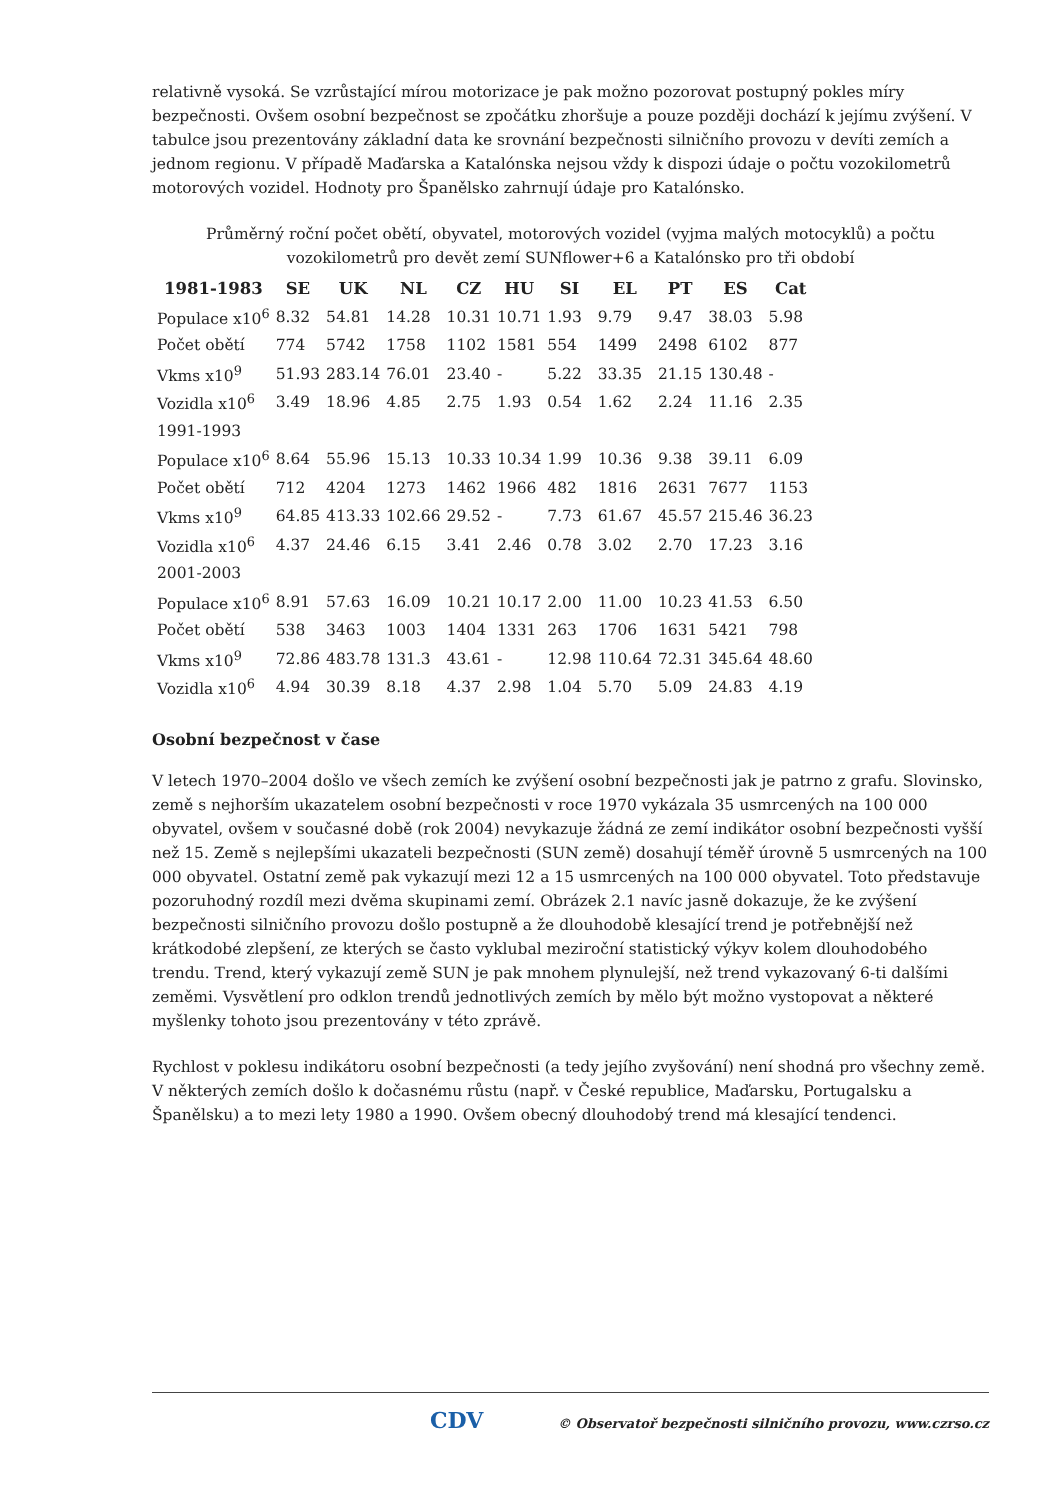relativně vysoká. Se vzrůstající mírou motorizace je pak možno pozorovat postupný pokles míry bezpečnosti. Ovšem osobní bezpečnost se zpočátku zhoršuje a pouze později dochází k jejímu zvýšení. V tabulce jsou prezentovány základní data ke srovnání bezpečnosti silničního provozu v devíti zemích a jednom regionu. V případě Maďarska a Katalónska nejsou vždy k dispozi údaje o počtu vozokilometrů motorových vozidel. Hodnoty pro Španělsko zahrnují údaje pro Katalónsko.
Průměrný roční počet obětí, obyvatel, motorových vozidel (vyjma malých motocyklů) a počtu vozokilometrů pro devět zemí SUNflower+6 a Katalónsko pro tři období
| 1981-1983 | SE | UK | NL | CZ | HU | SI | EL | PT | ES | Cat |
| --- | --- | --- | --- | --- | --- | --- | --- | --- | --- | --- |
| Populace x10<sup>6</sup> | 8.32 | 54.81 | 14.28 | 10.31 | 10.71 | 1.93 | 9.79 | 9.47 | 38.03 | 5.98 |
| Počet obětí | 774 | 5742 | 1758 | 1102 | 1581 | 554 | 1499 | 2498 | 6102 | 877 |
| Vkms x10<sup>9</sup> | 51.93 | 283.14 | 76.01 | 23.40 | - | 5.22 | 33.35 | 21.15 | 130.48 | - |
| Vozidla x10<sup>6</sup> | 3.49 | 18.96 | 4.85 | 2.75 | 1.93 | 0.54 | 1.62 | 2.24 | 11.16 | 2.35 |
| 1991-1993 | | | | | | | | | | |
| Populace x10<sup>6</sup> | 8.64 | 55.96 | 15.13 | 10.33 | 10.34 | 1.99 | 10.36 | 9.38 | 39.11 | 6.09 |
| Počet obětí | 712 | 4204 | 1273 | 1462 | 1966 | 482 | 1816 | 2631 | 7677 | 1153 |
| Vkms x10<sup>9</sup> | 64.85 | 413.33 | 102.66 | 29.52 | - | 7.73 | 61.67 | 45.57 | 215.46 | 36.23 |
| Vozidla x10<sup>6</sup> | 4.37 | 24.46 | 6.15 | 3.41 | 2.46 | 0.78 | 3.02 | 2.70 | 17.23 | 3.16 |
| 2001-2003 | | | | | | | | | | |
| Populace x10<sup>6</sup> | 8.91 | 57.63 | 16.09 | 10.21 | 10.17 | 2.00 | 11.00 | 10.23 | 41.53 | 6.50 |
| Počet obětí | 538 | 3463 | 1003 | 1404 | 1331 | 263 | 1706 | 1631 | 5421 | 798 |
| Vkms x10<sup>9</sup> | 72.86 | 483.78 | 131.3 | 43.61 | - | 12.98 | 110.64 | 72.31 | 345.64 | 48.60 |
| Vozidla x10<sup>6</sup> | 4.94 | 30.39 | 8.18 | 4.37 | 2.98 | 1.04 | 5.70 | 5.09 | 24.83 | 4.19 |
Osobní bezpečnost v čase
V letech 1970–2004 došlo ve všech zemích ke zvýšení osobní bezpečnosti jak je patrno z grafu. Slovinsko, země s nejhorším ukazatelem osobní bezpečnosti v roce 1970 vykázala 35 usmrcených na 100 000 obyvatel, ovšem v současné době (rok 2004) nevykazuje žádná ze zemí indikátor osobní bezpečnosti vyšší než 15. Země s nejlepšími ukazateli bezpečnosti (SUN země) dosahují téměř úrovně 5 usmrcených na 100 000 obyvatel. Ostatní země pak vykazují mezi 12 a 15 usmrcených na 100 000 obyvatel. Toto představuje pozoruhodný rozdíl mezi dvěma skupinami zemí. Obrázek 2.1 navíc jasně dokazuje, že ke zvýšení bezpečnosti silničního provozu došlo postupně a že dlouhodobě klesající trend je potřebnější než krátkodobé zlepšení, ze kterých se často vyklubal meziroční statistický výkyv kolem dlouhodobého trendu. Trend, který vykazují země SUN je pak mnohem plynulejší, než trend vykazovaný 6-ti dalšími zeměmi. Vysvětlení pro odklon trendů jednotlivých zemích by mělo být možno vystopovat a některé myšlenky tohoto jsou prezentovány v této zprávě.
Rychlost v poklesu indikátoru osobní bezpečnosti (a tedy jejího zvyšování) není shodná pro všechny země. V některých zemích došlo k dočasnému růstu (např. v České republice, Maďarsku, Portugalsku a Španělsku) a to mezi lety 1980 a 1990. Ovšem obecný dlouhodobý trend má klesající tendenci.
CDV © Observatoř bezpečnosti silničního provozu, www.czrso.cz